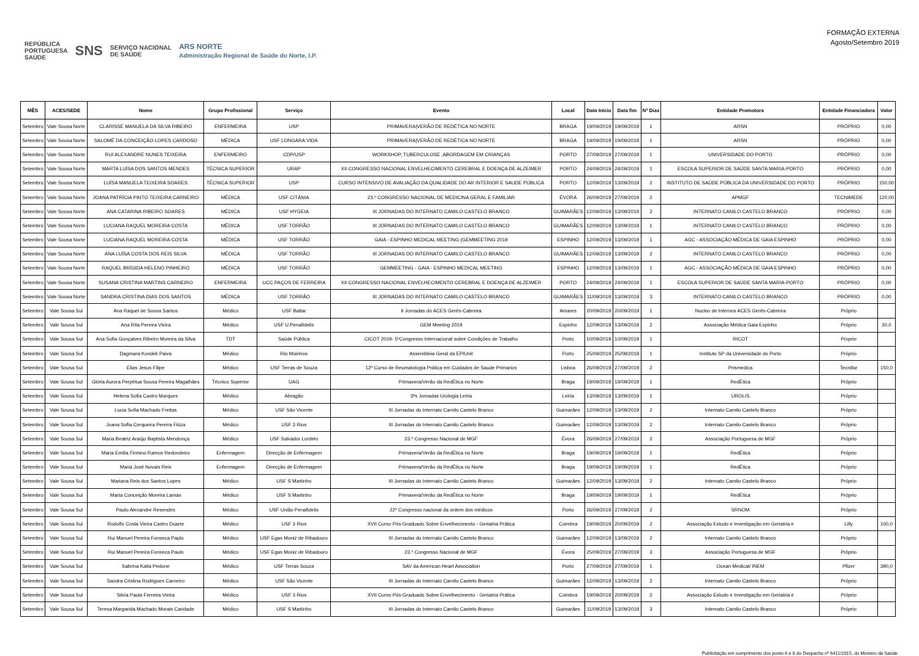REPÚBLICA
PORTUGUESA
SAÚDE SNS SERVIÇO NACIONAL
DE SAÚDE ARS NORTE
Administração Regional de Saúde do Norte, I.P.
FORMAÇÃO EXTERNA
Agosto/Setembro 2019
| MÊS | ACES/SEDE | Nome | Grupo Profissional | Serviço | Evento | Local | Data Início | Data fim | Nº Dias | Entidade Promotora | Entidade Financiadora | Valor |
| --- | --- | --- | --- | --- | --- | --- | --- | --- | --- | --- | --- | --- |
| Setembro | Vale Sousa Norte | CLARISSE MANUELA DA SILVA RIBEIRO | ENFERMEIRA | USP | PRIMAVERA/VERÃO DE REDÉTICA NO NORTE | BRAGA | 19/09/2019 | 19/09/2019 | 1 | ARSN | PRÓPRIO | 0,00 |
| Setembro | Vale Sousa Norte | SALOMÉ DA CONCEIÇÃO LOPES CARDOSO | MÉDICA | USF LONGARA VIDA | PRIMAVERA/VERÃO DE REDÉTICA NO NORTE | BRAGA | 19/09/2019 | 19/09/2019 | 1 | ARSN | PRÓPRIO | 0,00 |
| Setembro | Vale Sousa Norte | RUI ALEXANDRE NUNES TEIXEIRA | ENFERMEIRO | CDP/USP | WORKSHOP, TUBERCULOSE ,ABORDAGEM EM CRIANÇAS | PORTO | 27/09/2019 | 27/09/2019 | 1 | UNIVERSIDADE DO PORTO | PRÓPRIO | 0,00 |
| Setembro | Vale Sousa Norte | MARTA LUÍSA DOS SANTOS MENDES | TÉCNICA SUPERIOR | URAP | XII CONGRESSO NACIONAL ENVELHECIMENTO CEREBRAL E DOENÇA DE ALZEIMER | PORTO | 24/09/2019 | 24/09/2019 | 1 | ESCOLA SUPERIOR DE SAÚDE SANTA MARIA-PORTO | PRÓPRIO | 0,00 |
| Setembro | Vale Sousa Norte | LUÍSA MANUELA TEIXEIRA SOARES | TÉCNICA SUPERIOR | USP | CURSO INTENSIVO DE AVALIAÇÃO DA QUALIDADE DO AR INTERIOR E SAUDE PÚBLICA | PORTO | 12/09/2019 | 13/09/2019 | 2 | INSTITUTO DE SAÚDE PÚBLICA DA UNIVERSIDADE DO PORTO | PRÓPRIO | 150,00 |
| Setembro | Vale Sousa Norte | JOANA PATRÍCIA PINTO TEIXEIRA CARNEIRO | MÉDICA | USF CITÂNIA | 23.º CONGRESSO NACIONAL DE MEDICINA GERAL E FAMILIAR | ÉVORA | 26/09/2019 | 27/09/2019 | 2 | APMGF | TECNIMEDE | 120,00 |
| Setembro | Vale Sousa Norte | ANA CATARINA RIBEIRO SOARES | MÉDICA | USF HYGEIA | III JORNADAS DO INTERNATO CAMILO CASTELO BRANCO | GUIMARÃES | 12/09/2019 | 13/09/2019 | 2 | INTERNATO CANILO CASTELO BRANCO | PRÓPRIO | 0,00 |
| Setembro | Vale Sousa Norte | LUCIANA RAQUEL MOREIRA COSTA | MÉDICA | USF TORRÃO | III JORNADAS DO INTERNATO CAMILO CASTELO BRANCO | GUIMARÃES | 12/09/2019 | 13/09/2019 | 1 | INTERNATO CANILO CASTELO BRANCO | PRÓPRIO | 0,00 |
| Setembro | Vale Sousa Norte | LUCIANA RAQUEL MOREIRA COSTA | MÉDICA | USF TORRÃO | GAIA - ESPINHO MEDICAL MEETING (GEMMEETING 2019 | ESPINHO | 12/09/2019 | 13/09/2019 | 1 | AGC - ASSOCIAÇÃO MÉDICA DE GAIA ESPINHO | PRÓPRIO | 0,00 |
| Setembro | Vale Sousa Norte | ANA LUÍSA COSTA DOS REIS SILVA | MÉDICA | USF TORRÃO | III JORNADAS DO INTERNATO CAMILO CASTELO BRANCO | GUIMARÃES | 12/09/2019 | 13/09/2019 | 2 | INTERNATO CANILO CASTELO BRANCO | PRÓPRIO | 0,00 |
| Setembro | Vale Sousa Norte | RAQUEL BRÍGIDA HELENO PINHEIRO | MÉDICA | USF TORRÃO | GEMMEETING - GAIA - ESPINHO MEDICAL MEETING | ESPINHO | 12/09/2019 | 13/09/2019 | 1 | AGC - ASSOCIAÇÃO MÉDICA DE GAIA ESPINHO | PRÓPRIO | 0,00 |
| Setembro | Vale Sousa Norte | SUSANA CRISTINA MARTINS CARNEIRO | ENFERMEIRA | UCC PAÇOS DE FERREIRA | XII CONGRESSO NACIONAL ENVELHECIMENTO CEREBRAL E DOENÇA DE ALZEIMER | PORTO | 24/09/2019 | 24/09/2019 | 1 | ESCOLA SUPERIOR DE SAÚDE SANTA MARIA-PORTO | PRÓPRIO | 0,00 |
| Setembro | Vale Sousa Norte | SANDRA CRISTINA DIAS DOS SANTOS | MÉDICA | USF TORRÃO | III JORNADAS DO INTERNATO CAMILO CASTELO BRANCO | GUIMARÃES | 11/09/2019 | 13/09/2019 | 3 | INTERNATO CANILO CASTELO BRANCO | PRÓPRIO | 0,00 |
| Setembro | Vale Sousa Sul | Ana Raquel de Sousa Santos | Médico | USF Baltar | II Jornadas do ACES Gerês-Cabreira | Amares | 20/09/2019 | 20/09/2019 | 1 | Nucleo de Internos ACES Gerês-Cabreira | Próprio | |
| Setembro | Vale Sousa Sul | Ana Rita Pereira Vieira | Médico | USF U.Penafidelis | GEM Meeting 2019 | Espinho | 12/09/2019 | 13/09/2019 | 2 | Associação Médica Gaia Espinho | Próprio | 30,0 |
| Setembro | Vale Sousa Sul | Ana Sofia Gonçalves Ribeiro Moreira da Silva | TDT | Saúde Pública | CICOT 2019- 5ºCongresso Internacional sobre Condições de Trabalho | Porto | 10/09/2019 | 10/09/2019 | 1 | RICOT | Proprio | |
| Setembro | Vale Sousa Sul | Dagmara Kondek Paiva | Médico | Rio Moinhos | Assembleia Geral da EPIUnit | Porto | 25/09/2019 | 25/09/2019 | 1 | Instituto SP da Universidade do Porto | Próprio | |
| Setembro | Vale Sousa Sul | Elias Jesus Filipe | Médico | USF Terras de Souza | 12º Curso de Reumatologia Prática em Cuidados de Saude Primarios | Lisboa | 26/09/2019 | 27/09/2019 | 2 | Prismedica | Tecnifar | 150,0 |
| Setembro | Vale Sousa Sul | Glória Aurora Perpétua Sousa Pereira Magalhães | Técnico Superior | UAG | Primavera/Verão da RedÉtica no Norte | Braga | 19/09/2019 | 19/09/2019 | 1 | RedÉtica | Próprio | |
| Setembro | Vale Sousa Sul | Helena Sofia Castro Marques | Médico | Abragão | 3ªs Jornadas Urologia Leiria | Leiria | 13/09/2019 | 13/09/2019 | 1 | UROLIS | Próprio | |
| Setembro | Vale Sousa Sul | Lucia Sofia Machado Freitas | Médico | USF São Vicente | III Jornadas do Internato Camilo Castelo Branco | Guimarães | 12/09/2019 | 13/09/2019 | 2 | Internato Camilo Castelo Branco | Próprio | |
| Setembro | Vale Sousa Sul | Joana Sofia Cerqueira Pereira Fiúza | Médico | USF 3 Rios | III Jornadas do Internato Camilo Castelo Branco | Guimarães | 12/09/2019 | 13/09/2019 | 2 | Internato Camilo Castelo Branco | Próprio | |
| Setembro | Vale Sousa Sul | Maria Beatriz Araújo Baptista Mendonça | Médico | USF Salvador Lordelo | 23.º Congresso Nacional de MGF | Évora | 26/09/2019 | 27/09/2019 | 2 | Associação Portuguesa de MGF | Próprio | |
| Setembro | Vale Sousa Sul | Maria Emilia Firmino Ramos Redondeiro | Enfermagem | Direcção de Enfermagem | Primavera/Verão da RedÉtica no Norte | Braga | 19/09/2019 | 19/09/2019 | 1 | RedÉtica | Próprio | |
| Setembro | Vale Sousa Sul | Maria José Novais Reis | Enfermagem | Direcção de Enfermagem | Primavera/Verão da RedÉtica no Norte | Braga | 19/09/2019 | 19/09/2019 | 1 | RedÉtica | Próprio | |
| Setembro | Vale Sousa Sul | Mariana Reis dos Santos Lopes | Médico | USF S Martinho | III Jornadas do Internato Camilo Castelo Branco | Guimarães | 12/09/2019 | 13/09/2019 | 2 | Internato Camilo Castelo Branco | Próprio | |
| Setembro | Vale Sousa Sul | Marta Conceição Moreira Lamas | Médico | USF S Martinho | Primavera/Verão da RedÉtica no Norte | Braga | 19/09/2019 | 19/09/2019 | 1 | RedÉtica | Próprio | |
| Setembro | Vale Sousa Sul | Paulo Alexandre Resendes | Médico | USF União Penafidelis | 22º Congresso nacional da ordem dos médicos | Porto | 26/09/2019 | 27/09/2019 | 2 | SRNOM | Próprio | |
| Setembro | Vale Sousa Sul | Rodolfo Costa Vieira Castro Duarte | Médico | USF 3 Rios | XVII Curso Pós-Graduado Sobre Envelhecimento - Geriatria Prática | Coimbra | 19/09/2019 | 20/09/2019 | 2 | Associação Estudo e Investigação em Geriatria e | Lilly | 100,0 |
| Setembro | Vale Sousa Sul | Rui Manuel Pereira Fonseca Paulo | Médico | USF Egas Moniz de Ribadouro | III Jornadas do Internato Camilo Castelo Branco | Guimarães | 12/09/2019 | 13/09/2019 | 2 | Internato Camilo Castelo Branco | Próprio | |
| Setembro | Vale Sousa Sul | Rui Manuel Pereira Fonseca Paulo | Médico | USF Egas Moniz de Ribadouro | 23.º Congresso Nacional de MGF | Évora | 25/09/2019 | 27/09/2019 | 3 | Associação Portuguesa de MGF | Próprio | |
| Setembro | Vale Sousa Sul | Sabrina Katia Pedone | Médico | USF Terras Souza | SAV da American Heart Association | Porto | 27/09/2019 | 27/09/2019 | 1 | Ocean Medical/ INEM | Pfizer | 390,0 |
| Setembro | Vale Sousa Sul | Sandra Cristina Rodrigues Carneiro | Médico | USF São Vicente | III Jornadas do Internato Camilo Castelo Branco | Guimarães | 12/09/2019 | 13/09/2019 | 2 | Internato Camilo Castelo Branco | Próprio | |
| Setembro | Vale Sousa Sul | Silvia Paula Ferreira Vieira | Médico | USF 3 Rios | XVII Curso Pós-Graduado Sobre Envelhecimento - Geriatria Prática | Coimbra | 19/09/2019 | 20/09/2019 | 2 | Associação Estudo e Investigação em Geriatria e | Próprio | |
| Setembro | Vale Sousa Sul | Teresa Margarida Machado Morais Caridade | Médico | USF S Martinho | III Jornadas do Internato Camilo Castelo Branco | Guimarães | 11/09/2019 | 13/09/2019 | 3 | Internato Camilo Castelo Branco | Próprio | |
Publicitação em cumprimento dos ponto 6 e 8 do Despacho nº 6411/2015, do Ministro da Saúde